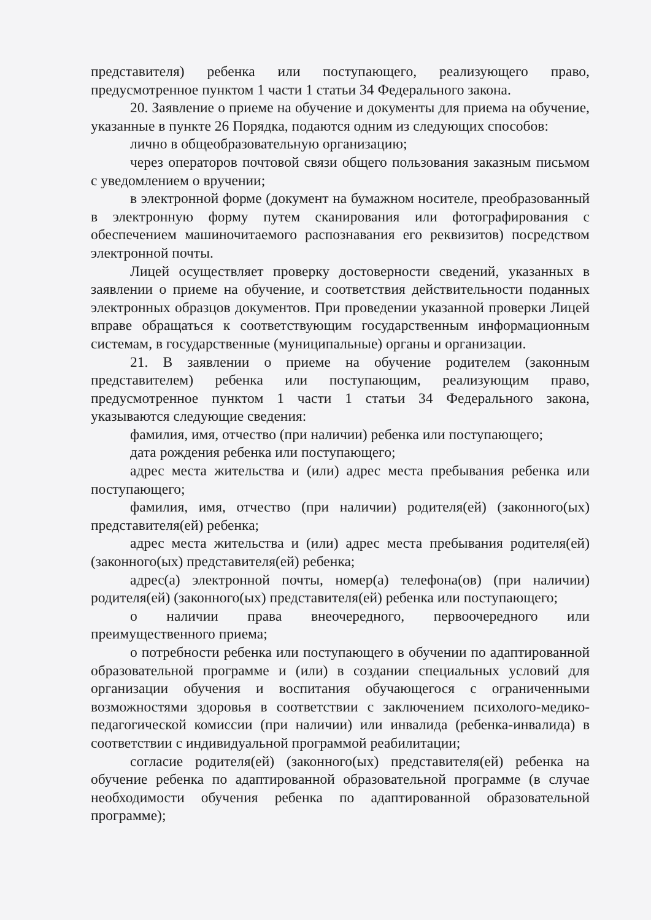представителя) ребенка или поступающего, реализующего право, предусмотренное пунктом 1 части 1 статьи 34 Федерального закона.
20. Заявление о приеме на обучение и документы для приема на обучение, указанные в пункте 26 Порядка, подаются одним из следующих способов:
лично в общеобразовательную организацию;
через операторов почтовой связи общего пользования заказным письмом с уведомлением о вручении;
в электронной форме (документ на бумажном носителе, преобразованный в электронную форму путем сканирования или фотографирования с обеспечением машиночитаемого распознавания его реквизитов) посредством электронной почты.
Лицей осуществляет проверку достоверности сведений, указанных в заявлении о приеме на обучение, и соответствия действительности поданных электронных образцов документов. При проведении указанной проверки Лицей вправе обращаться к соответствующим государственным информационным системам, в государственные (муниципальные) органы и организации.
21. В заявлении о приеме на обучение родителем (законным представителем) ребенка или поступающим, реализующим право, предусмотренное пунктом 1 части 1 статьи 34 Федерального закона, указываются следующие сведения:
фамилия, имя, отчество (при наличии) ребенка или поступающего;
дата рождения ребенка или поступающего;
адрес места жительства и (или) адрес места пребывания ребенка или поступающего;
фамилия, имя, отчество (при наличии) родителя(ей) (законного(ых) представителя(ей) ребенка;
адрес места жительства и (или) адрес места пребывания родителя(ей) (законного(ых) представителя(ей) ребенка;
адрес(а) электронной почты, номер(а) телефона(ов) (при наличии) родителя(ей) (законного(ых) представителя(ей) ребенка или поступающего;
о наличии права внеочередного, первоочередного или преимущественного приема;
о потребности ребенка или поступающего в обучении по адаптированной образовательной программе и (или) в создании специальных условий для организации обучения и воспитания обучающегося с ограниченными возможностями здоровья в соответствии с заключением психолого-медико-педагогической комиссии (при наличии) или инвалида (ребенка-инвалида) в соответствии с индивидуальной программой реабилитации;
согласие родителя(ей) (законного(ых) представителя(ей) ребенка на обучение ребенка по адаптированной образовательной программе (в случае необходимости обучения ребенка по адаптированной образовательной программе);